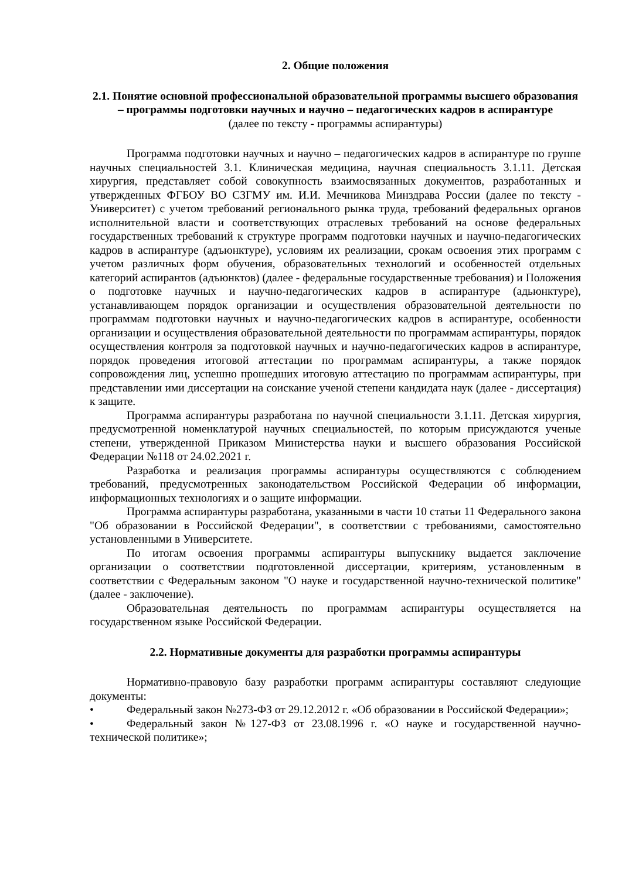2. Общие положения
2.1. Понятие основной профессиональной образовательной программы высшего образования – программы подготовки научных и научно – педагогических кадров в аспирантуре
(далее по тексту - программы аспирантуры)
Программа подготовки научных и научно – педагогических кадров в аспирантуре по группе научных специальностей 3.1. Клиническая медицина, научная специальность 3.1.11. Детская хирургия, представляет собой совокупность взаимосвязанных документов, разработанных и утвержденных ФГБОУ ВО СЗГМУ им. И.И. Мечникова Минздрава России (далее по тексту - Университет) с учетом требований регионального рынка труда, требований федеральных органов исполнительной власти и соответствующих отраслевых требований на основе федеральных государственных требований к структуре программ подготовки научных и научно-педагогических кадров в аспирантуре (адъюнктуре), условиям их реализации, срокам освоения этих программ с учетом различных форм обучения, образовательных технологий и особенностей отдельных категорий аспирантов (адъюнктов) (далее - федеральные государственные требования) и Положения о подготовке научных и научно-педагогических кадров в аспирантуре (адьюнктуре), устанавливающем порядок организации и осуществления образовательной деятельности по программам подготовки научных и научно-педагогических кадров в аспирантуре, особенности организации и осуществления образовательной деятельности по программам аспирантуры, порядок осуществления контроля за подготовкой научных и научно-педагогических кадров в аспирантуре, порядок проведения итоговой аттестации по программам аспирантуры, а также порядок сопровождения лиц, успешно прошедших итоговую аттестацию по программам аспирантуры, при представлении ими диссертации на соискание ученой степени кандидата наук (далее - диссертация) к защите.
Программа аспирантуры разработана по научной специальности 3.1.11. Детская хирургия, предусмотренной номенклатурой научных специальностей, по которым присуждаются ученые степени, утвержденной Приказом Министерства науки и высшего образования Российской Федерации №118 от 24.02.2021 г.
Разработка и реализация программы аспирантуры осуществляются с соблюдением требований, предусмотренных законодательством Российской Федерации об информации, информационных технологиях и о защите информации.
Программа аспирантуры разработана, указанными в части 10 статьи 11 Федерального закона "Об образовании в Российской Федерации", в соответствии с требованиями, самостоятельно установленными в Университете.
По итогам освоения программы аспирантуры выпускнику выдается заключение организации о соответствии подготовленной диссертации, критериям, установленным в соответствии с Федеральным законом "О науке и государственной научно-технической политике" (далее - заключение).
Образовательная деятельность по программам аспирантуры осуществляется на государственном языке Российской Федерации.
2.2. Нормативные документы для разработки программы аспирантуры
Нормативно-правовую базу разработки программ аспирантуры составляют следующие документы:
• Федеральный закон №273-ФЗ от 29.12.2012 г. «Об образовании в Российской Федерации»;
• Федеральный закон №127-ФЗ от 23.08.1996 г. «О науке и государственной научно-технической политике»;